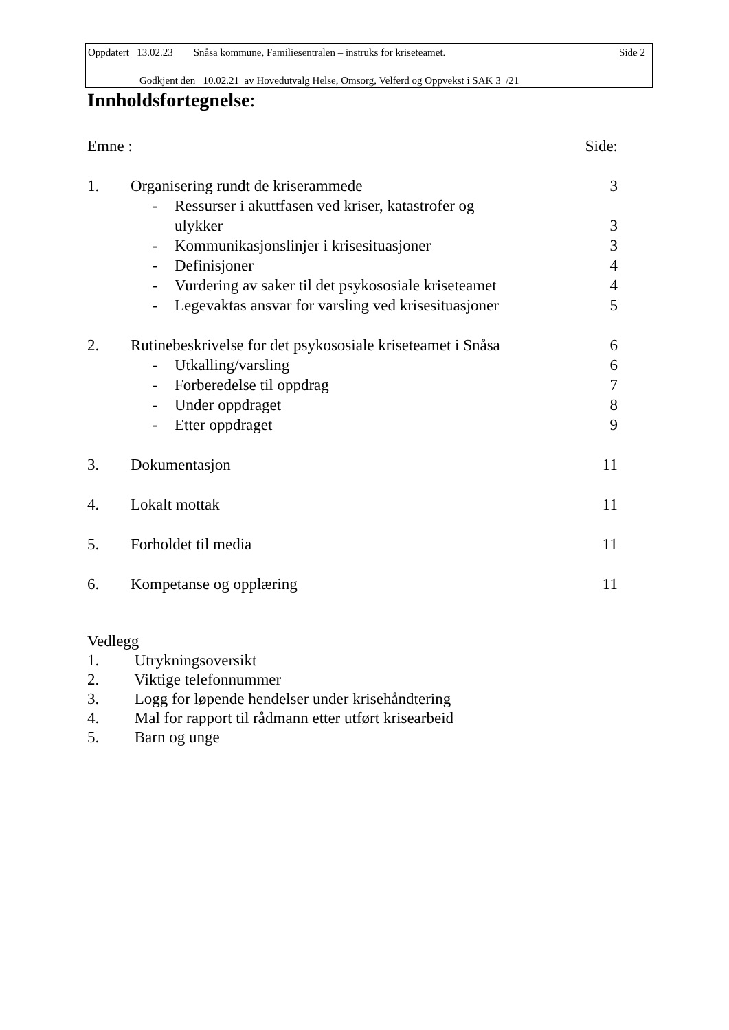Oppdatert 13.02.23 Snåsa kommune, Familiesentralen – instruks for kriseteamet. Side 2
Godkjent den 10.02.21 av Hovedutvalg Helse, Omsorg, Velferd og Oppvekst i SAK 3 /21
Innholdsfortegnelse:
Emne : Side:
1. Organisering rundt de kriserammede 3
- Ressurser i akuttfasen ved kriser, katastrofer og
ulykker 3
- Kommunikasjonslinjer i krisesituasjoner 3
- Definisjoner 4
- Vurdering av saker til det psykososiale kriseteamet 4
- Legevaktas ansvar for varsling ved krisesituasjoner 5
2. Rutinebeskrivelse for det psykososiale kriseteamet i Snåsa 6
- Utkalling/varsling 6
- Forberedelse til oppdrag 7
- Under oppdraget 8
- Etter oppdraget 9
3. Dokumentasjon 11
4. Lokalt mottak 11
5. Forholdet til media 11
6. Kompetanse og opplæring 11
Vedlegg
1. Utrykningsoversikt
2. Viktige telefonnummer
3. Logg for løpende hendelser under krisehåndtering
4. Mal for rapport til rådmann etter utført krisearbeid
5. Barn og unge